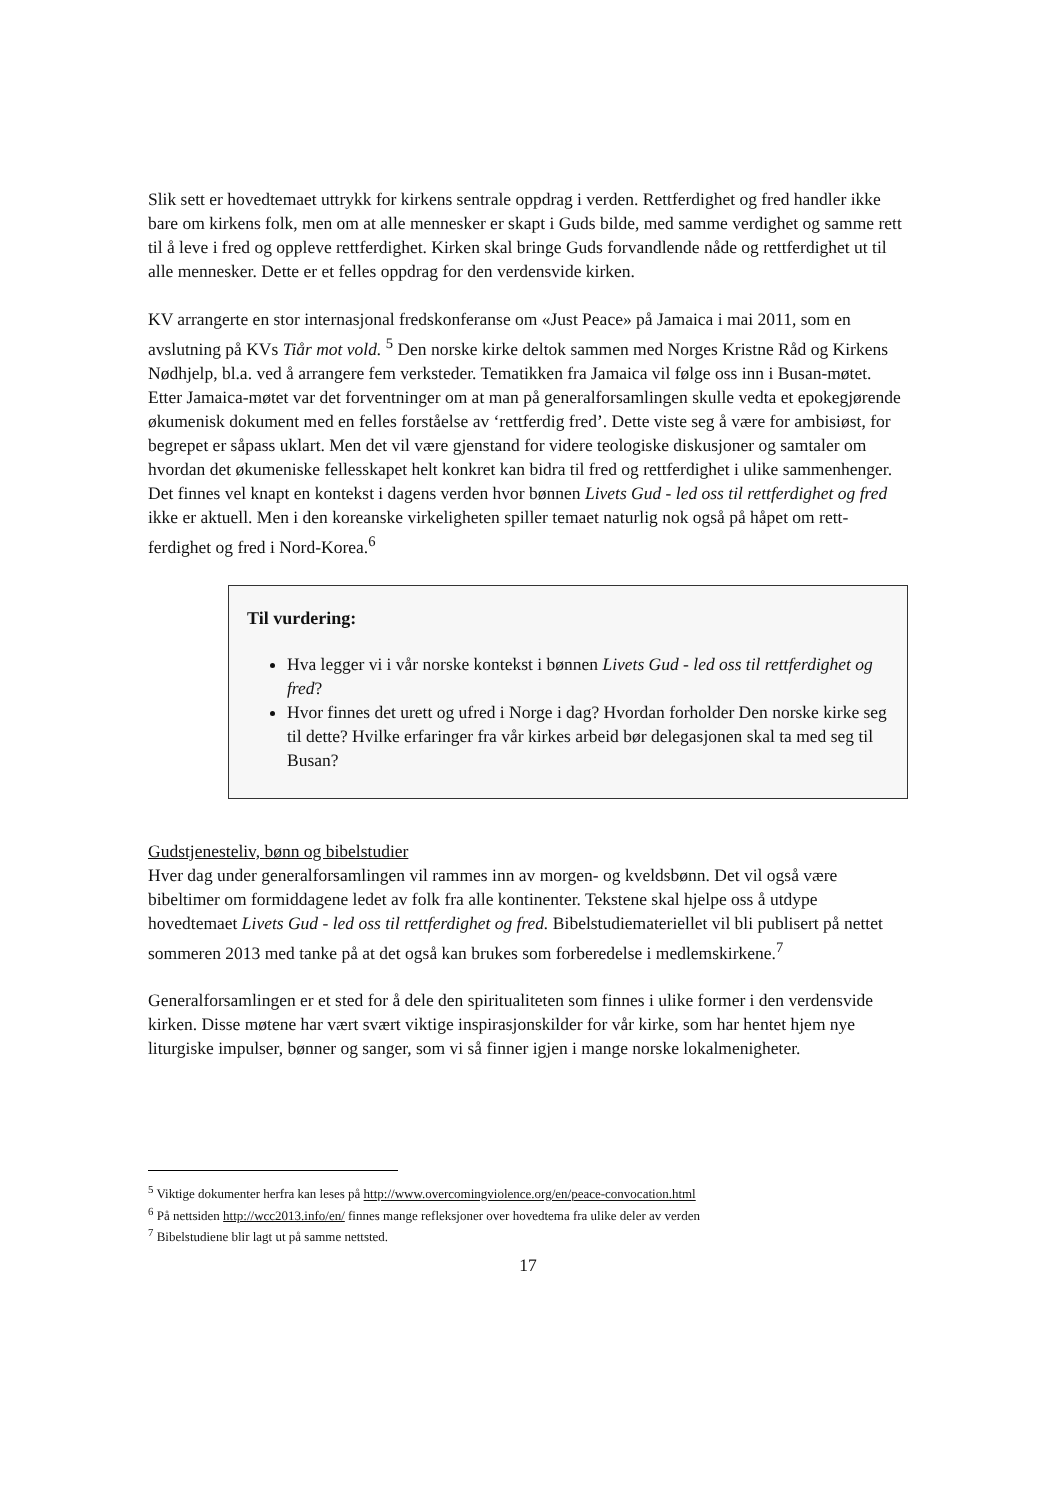Slik sett er hovedtemaet uttrykk for kirkens sentrale oppdrag i verden. Rettferdighet og fred handler ikke bare om kirkens folk, men om at alle mennesker er skapt i Guds bilde, med samme verdighet og samme rett til å leve i fred og oppleve rettferdighet. Kirken skal bringe Guds forvandlende nåde og rettferdighet ut til alle mennesker. Dette er et felles oppdrag for den verdensvide kirken.
KV arrangerte en stor internasjonal fredskonferanse om «Just Peace» på Jamaica i mai 2011, som en avslutning på KVs Tiår mot vold. <sup>5</sup> Den norske kirke deltok sammen med Norges Kristne Råd og Kirkens Nødhjelp, bl.a. ved å arrangere fem verksteder. Tematikken fra Jamaica vil følge oss inn i Busan-møtet. Etter Jamaica-møtet var det forventninger om at man på generalforsamlingen skulle vedta et epokegjørende økumenisk dokument med en felles forståelse av ‘rettferdig fred’. Dette viste seg å være for ambisiøst, for begrepet er såpass uklart. Men det vil være gjenstand for videre teologiske diskusjoner og samtaler om hvordan det økumeniske fellesskapet helt konkret kan bidra til fred og rettferdighet i ulike sammenhenger. Det finnes vel knapt en kontekst i dagens verden hvor bønnen Livets Gud - led oss til rettferdighet og fred ikke er aktuell. Men i den koreanske virkeligheten spiller temaet naturlig nok også på håpet om rett-ferdighet og fred i Nord-Korea.<sup>6</sup>
Til vurdering:
Hva legger vi i vår norske kontekst i bønnen Livets Gud - led oss til rettferdighet og fred?
Hvor finnes det urett og ufred i Norge i dag? Hvordan forholder Den norske kirke seg til dette? Hvilke erfaringer fra vår kirkes arbeid bør delegasjonen skal ta med seg til Busan?
Gudstjenesteliv, bønn og bibelstudier
Hver dag under generalforsamlingen vil rammes inn av morgen- og kveldsbønn. Det vil også være bibeltimer om formiddagene ledet av folk fra alle kontinenter. Tekstene skal hjelpe oss å utdype hovedtemaet Livets Gud - led oss til rettferdighet og fred. Bibelstudiemateriellet vil bli publisert på nettet sommeren 2013 med tanke på at det også kan brukes som forberedelse i medlemskirkene.<sup>7</sup>
Generalforsamlingen er et sted for å dele den spiritualiteten som finnes i ulike former i den verdensvide kirken. Disse møtene har vært svært viktige inspirasjonskilder for vår kirke, som har hentet hjem nye liturgiske impulser, bønner og sanger, som vi så finner igjen i mange norske lokalmenigheter.
<sup>5</sup> Viktige dokumenter herfra kan leses på http://www.overcomingviolence.org/en/peace-convocation.html
<sup>6</sup> På nettsiden http://wcc2013.info/en/ finnes mange refleksjoner over hovedtema fra ulike deler av verden
<sup>7</sup> Bibelstudiene blir lagt ut på samme nettsted.
17